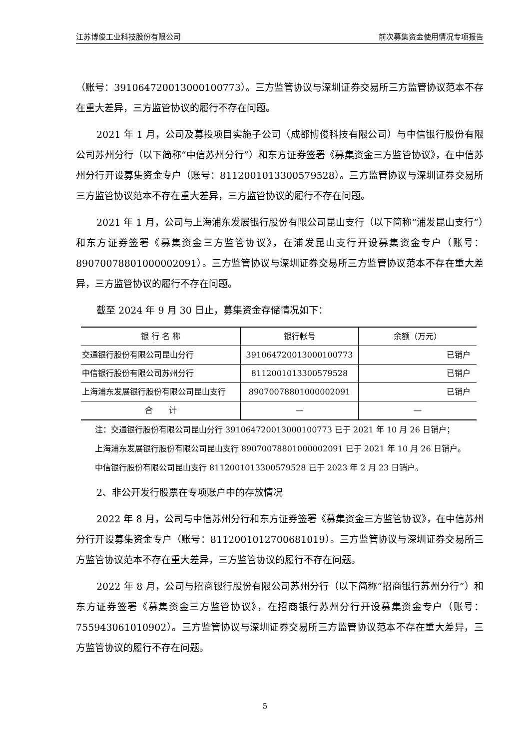江苏博俊工业科技股份有限公司 前次募集资金使用情况专项报告
（账号：391064720013000100773）。三方监管协议与深圳证券交易所三方监管协议范本不存在重大差异，三方监管协议的履行不存在问题。
2021 年 1 月，公司及募投项目实施子公司（成都博俊科技有限公司）与中信银行股份有限公司苏州分行（以下简称“中信苏州分行”）和东方证券签署《募集资金三方监管协议》，在中信苏州分行开设募集资金专户（账号：8112001013300579528）。三方监管协议与深圳证券交易所三方监管协议范本不存在重大差异，三方监管协议的履行不存在问题。
2021 年 1 月，公司与上海浦东发展银行股份有限公司昆山支行（以下简称“浦发昆山支行”）和东方证券签署《募集资金三方监管协议》，在浦发昆山支行开设募集资金专户（账号：89070078801000002091）。三方监管协议与深圳证券交易所三方监管协议范本不存在重大差异，三方监管协议的履行不存在问题。
截至 2024 年 9 月 30 日止，募集资金存储情况如下：
| 银 行 名 称 | 银行帐号 | 余额（万元） |
| 交通银行股份有限公司昆山分行 | 391064720013000100773 | 已销户 |
| 中信银行股份有限公司苏州分行 | 8112001013300579528 | 已销户 |
| 上海浦东发展银行股份有限公司昆山支行 | 89070078801000002091 | 已销户 |
| 合 计 | — | — |
注：交通银行股份有限公司昆山分行 391064720013000100773 已于 2021 年 10 月 26 日销户；
上海浦东发展银行股份有限公司昆山支行 89070078801000002091 已于 2021 年 10 月 26 日销户。
中信银行股份有限公司昆山支行 8112001013300579528 已于 2023 年 2 月 23 日销户。
2、非公开发行股票在专项账户中的存放情况
2022 年 8 月，公司与中信苏州分行和东方证券签署《募集资金三方监管协议》，在中信苏州分行开设募集资金专户（账号：8112001012700681019）。三方监管协议与深圳证券交易所三方监管协议范本不存在重大差异，三方监管协议的履行不存在问题。
2022 年 8 月，公司与招商银行股份有限公司苏州分行（以下简称“招商银行苏州分行”）和东方证券签署《募集资金三方监管协议》，在招商银行苏州分行开设募集资金专户（账号：755943061010902）。三方监管协议与深圳证券交易所三方监管协议范本不存在重大差异，三方监管协议的履行不存在问题。
5